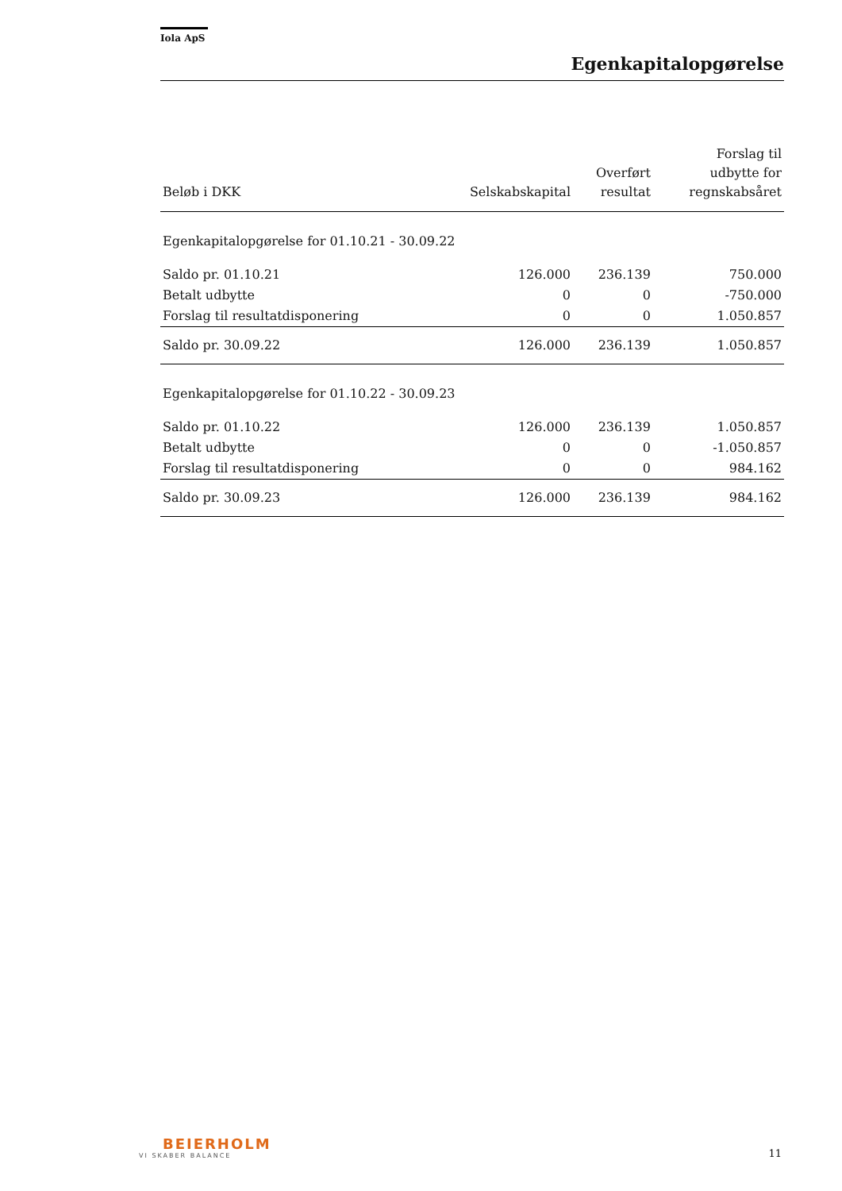Iola ApS
Egenkapitalopgørelse
| Beløb i DKK | Selskabskapital | Overført resultat | Forslag til udbytte for regnskabsåret |
| --- | --- | --- | --- |
| Egenkapitalopgørelse for 01.10.21 - 30.09.22 | | | |
| Saldo pr. 01.10.21 | 126.000 | 236.139 | 750.000 |
| Betalt udbytte | 0 | 0 | -750.000 |
| Forslag til resultatdisponering | 0 | 0 | 1.050.857 |
| Saldo pr. 30.09.22 | 126.000 | 236.139 | 1.050.857 |
| Egenkapitalopgørelse for 01.10.22 - 30.09.23 | | | |
| Saldo pr. 01.10.22 | 126.000 | 236.139 | 1.050.857 |
| Betalt udbytte | 0 | 0 | -1.050.857 |
| Forslag til resultatdisponering | 0 | 0 | 984.162 |
| Saldo pr. 30.09.23 | 126.000 | 236.139 | 984.162 |
BEIERHOLM
VI SKABER BALANCE
11